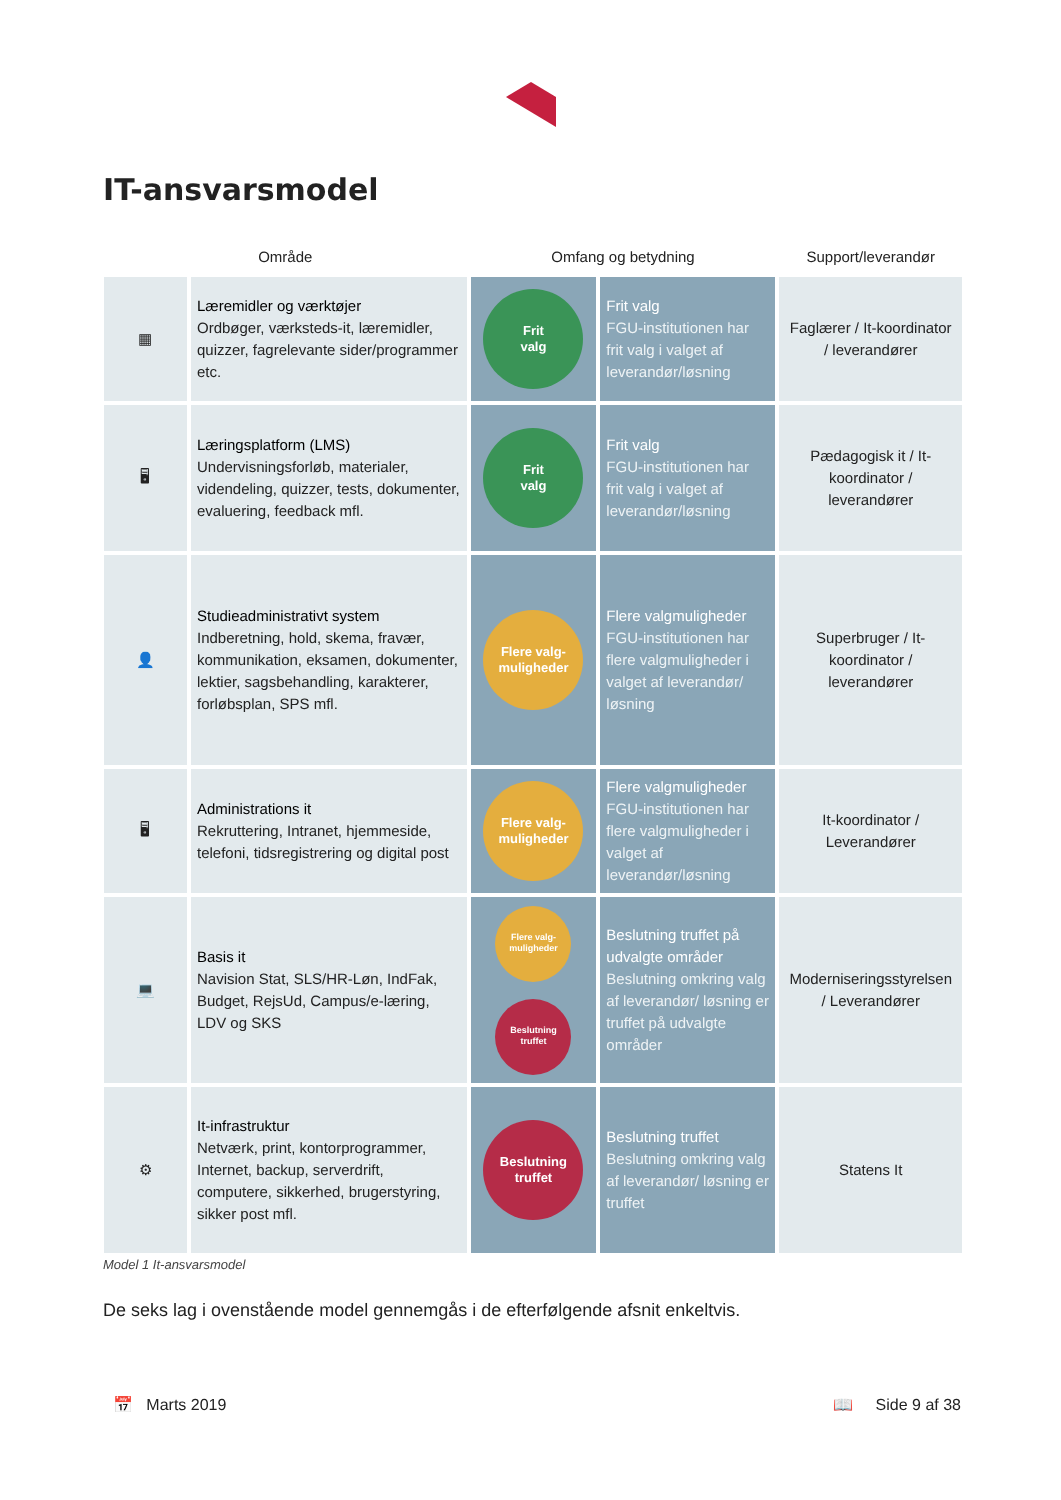IT-ansvarsmodel
| Område | | Omfang og betydning | | Support/leverandør |
| --- | --- | --- | --- | --- |
| ▦ | Læremidler og værktøjer Ordbøger, værksteds-it, læremidler, quizzer, fagrelevante sider/programmer etc. | Frit valg | Frit valg FGU-institutionen har frit valg i valget af leverandør/løsning | Faglærer / It-koordinator / leverandører |
| 🖥 | Læringsplatform (LMS) Undervisningsforløb, materialer, videndeling, quizzer, tests, dokumenter, evaluering, feedback mfl. | Frit valg | Frit valg FGU-institutionen har frit valg i valget af leverandør/løsning | Pædagogisk it / It-koordinator / leverandører |
| 👤 | Studieadministrativt system Indberetning, hold, skema, fravær, kommunikation, eksamen, dokumenter, lektier, sagsbehandling, karakterer, forløbsplan, SPS mfl. | Flere valg- muligheder | Flere valgmuligheder FGU-institutionen har flere valgmuligheder i valget af leverandør/ løsning | Superbruger / It-koordinator / leverandører |
| 🖥 | Administrations it Rekruttering, Intranet, hjemmeside, telefoni, tidsregistrering og digital post | Flere valg- muligheder | Flere valgmuligheder FGU-institutionen har flere valgmuligheder i valget af leverandør/løsning | It-koordinator / Leverandører |
| 💻 | Basis it Navision Stat, SLS/HR-Løn, IndFak, Budget, RejsUd, Campus/e-læring, LDV og SKS | Flere valg- muligheder Beslutning truffet | Beslutning truffet på udvalgte områder Beslutning omkring valg af leverandør/ løsning er truffet på udvalgte områder | Moderniseringsstyrelsen / Leverandører |
| ⚙ | It-infrastruktur Netværk, print, kontorprogrammer, Internet, backup, serverdrift, computere, sikkerhed, brugerstyring, sikker post mfl. | Beslutning truffet | Beslutning truffet Beslutning omkring valg af leverandør/ løsning er truffet | Statens It |
Model 1 It-ansvarsmodel
De seks lag i ovenstående model gennemgås i de efterfølgende afsnit enkeltvis.
📅 Marts 2019 📖 Side 9 af 38